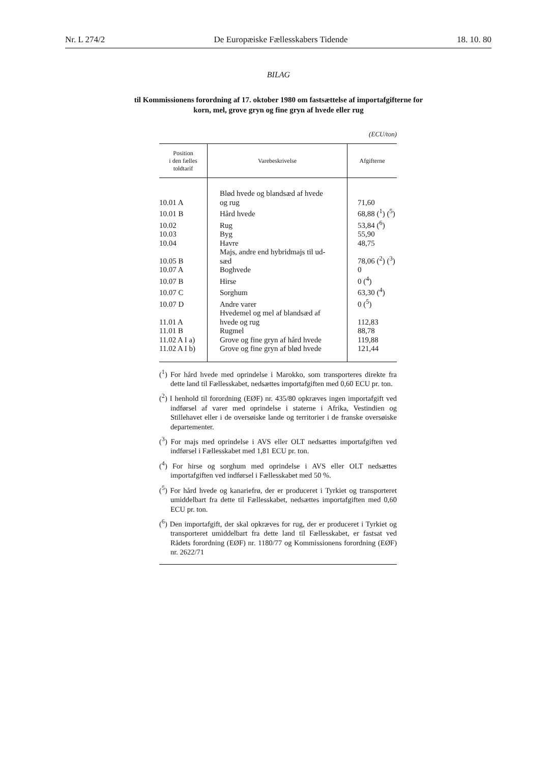Nr. L 274/2 De Europæiske Fællesskabers Tidende 18. 10. 80
BILAG
til Kommissionens forordning af 17. oktober 1980 om fastsættelse af importafgifterne for
korn, mel, grove gryn og fine gryn af hvede eller rug
(ECU/ton)
| Position i den fælles toldtarif | Varebeskrivelse | Afgifterne |
| --- | --- | --- |
| 10.01 A | Blød hvede og blandsæd af hvede og rug | 71,60 |
| 10.01 B | Hård hvede | 68,88 (<sup>1</sup>) (<sup>5</sup>) |
| 10.02 | Rug | 53,84 (<sup>6</sup>) |
| 10.03 | Byg | 55,90 |
| 10.04 | Havre | 48,75 |
| 10.05 B | Majs, andre end hybridmajs til ud- sæd | 78,06 (<sup>2</sup>) (<sup>3</sup>) |
| 10.07 A | Boghvede | 0 |
| 10.07 B | Hirse | 0 (<sup>4</sup>) |
| 10.07 C | Sorghum | 63,30 (<sup>4</sup>) |
| 10.07 D | Andre varer | 0 (<sup>5</sup>) |
| 11.01 A | Hvedemel og mel af blandsæd af hvede og rug | 112,83 |
| 11.01 B | Rugmel | 88,78 |
| 11.02 A I a) | Grove og fine gryn af hård hvede | 119,88 |
| 11.02 A I b) | Grove og fine gryn af blød hvede | 121,44 |
(<sup>1</sup>) For hård hvede med oprindelse i Marokko, som transporteres direkte fra dette land til Fællesskabet, nedsættes importafgiften med 0,60 ECU pr. ton.
(<sup>2</sup>) I henhold til forordning (EØF) nr. 435/80 opkræves ingen importafgift ved indførsel af varer med oprindelse i staterne i Afrika, Vestindien og Stillehavet eller i de oversøiske lande og territorier i de franske oversøiske departementer.
(<sup>3</sup>) For majs med oprindelse i AVS eller OLT nedsættes importafgiften ved indførsel i Fællesskabet med 1,81 ECU pr. ton.
(<sup>4</sup>) For hirse og sorghum med oprindelse i AVS eller OLT nedsættes importafgiften ved indførsel i Fællesskabet med 50 %.
(<sup>5</sup>) For hård hvede og kanariefrø, der er produceret i Tyrkiet og transporteret umiddelbart fra dette til Fællesskabet, nedsættes importafgiften med 0,60 ECU pr. ton.
(<sup>6</sup>) Den importafgift, der skal opkræves for rug, der er produceret i Tyrkiet og transporteret umiddelbart fra dette land til Fællesskabet, er fastsat ved Rådets forordning (EØF) nr. 1180/77 og Kommissionens forordning (EØF) nr. 2622/71